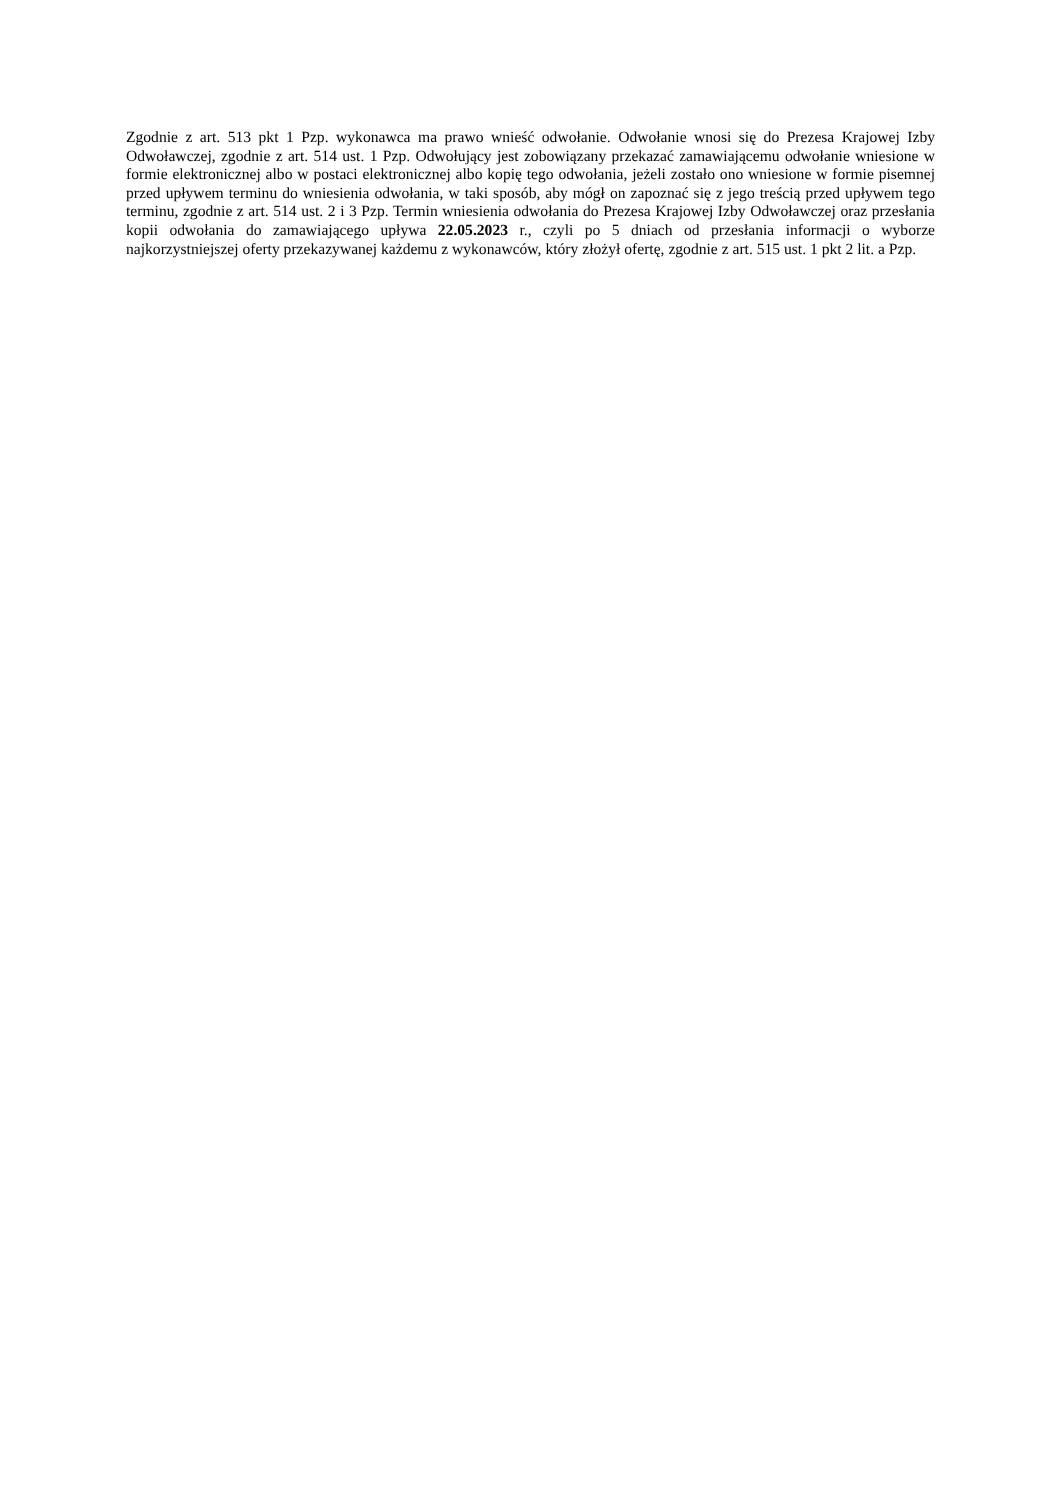Zgodnie z art. 513 pkt 1 Pzp. wykonawca ma prawo wnieść odwołanie. Odwołanie wnosi się do Prezesa Krajowej Izby Odwoławczej, zgodnie z art. 514 ust. 1 Pzp. Odwołujący jest zobowiązany przekazać zamawiającemu odwołanie wniesione w formie elektronicznej albo w postaci elektronicznej albo kopię tego odwołania, jeżeli zostało ono wniesione w formie pisemnej przed upływem terminu do wniesienia odwołania, w taki sposób, aby mógł on zapoznać się z jego treścią przed upływem tego terminu, zgodnie z art. 514 ust. 2 i 3 Pzp. Termin wniesienia odwołania do Prezesa Krajowej Izby Odwoławczej oraz przesłania kopii odwołania do zamawiającego upływa 22.05.2023 r., czyli po 5 dniach od przesłania informacji o wyborze najkorzystniejszej oferty przekazywanej każdemu z wykonawców, który złożył ofertę, zgodnie z art. 515 ust. 1 pkt 2 lit. a Pzp.